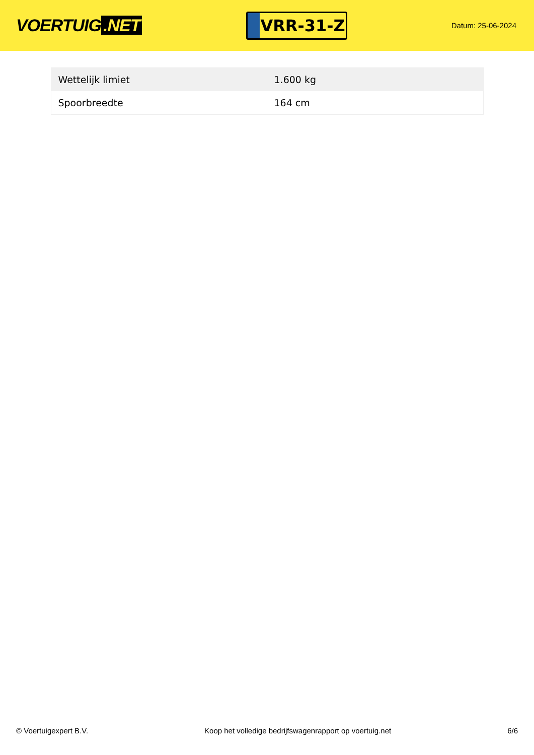VOERTUIG.NET
VRR-31-Z
Datum: 25-06-2024
| Wettelijk limiet | 1.600 kg |
| Spoorbreedte | 164 cm |
© Voertuigexpert B.V. Koop het volledige bedrijfswagenrapport op voertuig.net 6/6